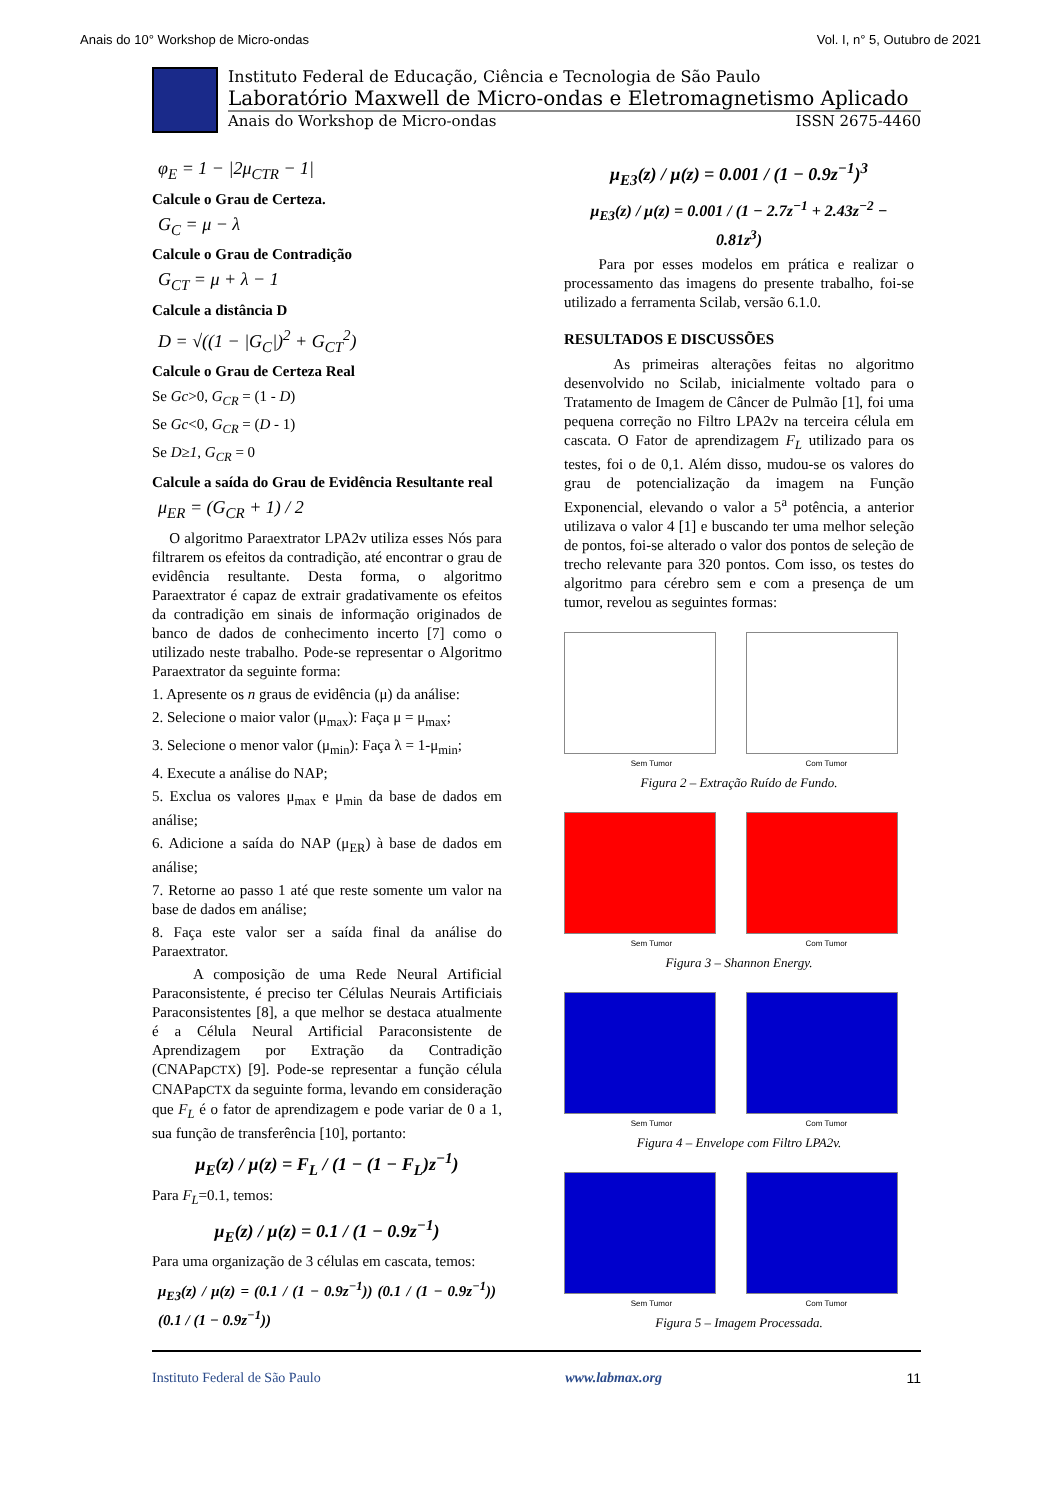Anais do 10° Workshop de Micro-ondas Vol. I, n° 5, Outubro de 2021
Instituto Federal de Educação, Ciência e Tecnologia de São Paulo
Laboratório Maxwell de Micro-ondas e Eletromagnetismo Aplicado
Anais do Workshop de Micro-ondas ISSN 2675-4460
φ<sub>E</sub> = 1 − |2μ<sub>CTR</sub> − 1|
Calcule o Grau de Certeza.
G<sub>C</sub> = μ − λ
Calcule o Grau de Contradição
G<sub>CT</sub> = μ + λ − 1
Calcule a distância D
D = √((1 − |G<sub>C</sub>|)<sup>2</sup> + G<sub>CT</sub><sup>2</sup>)
Calcule o Grau de Certeza Real
Se Gc>0, G<sub>CR</sub> = (1 - D)
Se Gc<0, G<sub>CR</sub> = (D - 1)
Se D≥1, G<sub>CR</sub> = 0
Calcule a saída do Grau de Evidência Resultante real
μ<sub>ER</sub> = (G<sub>CR</sub> + 1) / 2
O algoritmo Paraextrator LPA2v utiliza esses Nós para filtrarem os efeitos da contradição, até encontrar o grau de evidência resultante. Desta forma, o algoritmo Paraextrator é capaz de extrair gradativamente os efeitos da contradição em sinais de informação originados de banco de dados de conhecimento incerto [7] como o utilizado neste trabalho. Pode-se representar o Algoritmo Paraextrator da seguinte forma:
1. Apresente os n graus de evidência (μ) da análise:
2. Selecione o maior valor (μ<sub>max</sub>): Faça μ = μ<sub>max</sub>;
3. Selecione o menor valor (μ<sub>min</sub>): Faça λ = 1-μ<sub>min</sub>;
4. Execute a análise do NAP;
5. Exclua os valores μ<sub>max</sub> e μ<sub>min</sub> da base de dados em análise;
6. Adicione a saída do NAP (μ<sub>ER</sub>) à base de dados em análise;
7. Retorne ao passo 1 até que reste somente um valor na base de dados em análise;
8. Faça este valor ser a saída final da análise do Paraextrator.
A composição de uma Rede Neural Artificial Paraconsistente, é preciso ter Células Neurais Artificiais Paraconsistentes [8], a que melhor se destaca atualmente é a Célula Neural Artificial Paraconsistente de Aprendizagem por Extração da Contradição (CNAPapCTX) [9]. Pode-se representar a função célula CNAPapCTX da seguinte forma, levando em consideração que F<sub>L</sub> é o fator de aprendizagem e pode variar de 0 a 1, sua função de transferência [10], portanto:
μ<sub>E</sub>(z) / μ(z) = F<sub>L</sub> / (1 − (1 − F<sub>L</sub>)z<sup>−1</sup>)
Para F<sub>L</sub>=0.1, temos:
μ<sub>E</sub>(z) / μ(z) = 0.1 / (1 − 0.9z<sup>−1</sup>)
Para uma organização de 3 células em cascata, temos:
μ<sub>E3</sub>(z) / μ(z) = (0.1 / (1 − 0.9z<sup>−1</sup>)) (0.1 / (1 − 0.9z<sup>−1</sup>)) (0.1 / (1 − 0.9z<sup>−1</sup>))
μ<sub>E3</sub>(z) / μ(z) = 0.001 / (1 − 0.9z<sup>−1</sup>)<sup>3</sup>
μ<sub>E3</sub>(z) / μ(z) = 0.001 / (1 − 2.7z<sup>−1</sup> + 2.43z<sup>−2</sup> − 0.81z<sup>3</sup>)
Para por esses modelos em prática e realizar o processamento das imagens do presente trabalho, foi-se utilizado a ferramenta Scilab, versão 6.1.0.
RESULTADOS E DISCUSSÕES
As primeiras alterações feitas no algoritmo desenvolvido no Scilab, inicialmente voltado para o Tratamento de Imagem de Câncer de Pulmão [1], foi uma pequena correção no Filtro LPA2v na terceira célula em cascata. O Fator de aprendizagem F<sub>L</sub> utilizado para os testes, foi o de 0,1. Além disso, mudou-se os valores do grau de potencialização da imagem na Função Exponencial, elevando o valor a 5<sup>a</sup> potência, a anterior utilizava o valor 4 [1] e buscando ter uma melhor seleção de pontos, foi-se alterado o valor dos pontos de seleção de trecho relevante para 320 pontos. Com isso, os testes do algoritmo para cérebro sem e com a presença de um tumor, revelou as seguintes formas:
Sem Tumor Com Tumor
Figura 2 – Extração Ruído de Fundo.
Sem Tumor Com Tumor
Figura 3 – Shannon Energy.
Sem Tumor Com Tumor
Figura 4 – Envelope com Filtro LPA2v.
Sem Tumor Com Tumor
Figura 5 – Imagem Processada.
Instituto Federal de São Paulo www.labmax.org 11